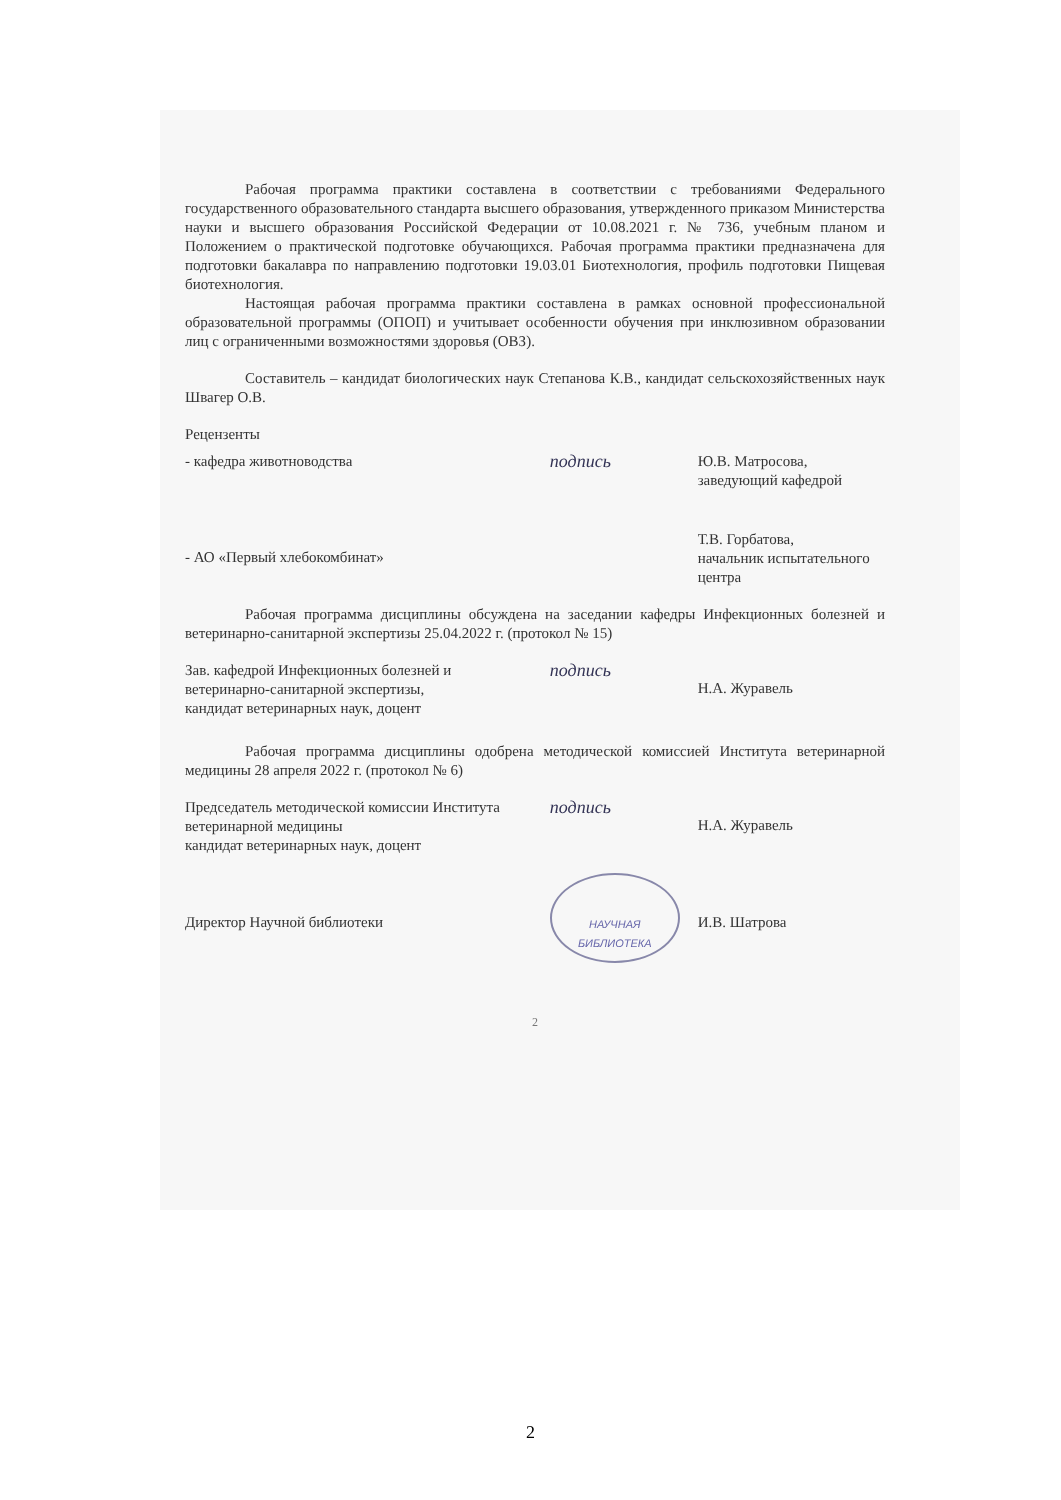Рабочая программа практики составлена в соответствии с требованиями Федерального государственного образовательного стандарта высшего образования, утвержденного приказом Министерства науки и высшего образования Российской Федерации от 10.08.2021 г. № 736, учебным планом и Положением о практической подготовке обучающихся. Рабочая программа практики предназначена для подготовки бакалавра по направлению подготовки 19.03.01 Биотехнология, профиль подготовки Пищевая биотехнология.
Настоящая рабочая программа практики составлена в рамках основной профессиональной образовательной программы (ОПОП) и учитывает особенности обучения при инклюзивном образовании лиц с ограниченными возможностями здоровья (ОВЗ).
Составитель – кандидат биологических наук Степанова К.В., кандидат сельскохозяйственных наук Швагер О.В.
Рецензенты
- кафедра животноводства
подпись
Ю.В. Матросова,
заведующий кафедрой
- АО «Первый хлебокомбинат»
Т.В. Горбатова,
начальник испытательного центра
Рабочая программа дисциплины обсуждена на заседании кафедры Инфекционных болезней и ветеринарно-санитарной экспертизы 25.04.2022 г. (протокол № 15)
Зав. кафедрой Инфекционных болезней и
ветеринарно-санитарной экспертизы,
кандидат ветеринарных наук, доцент
подпись
Н.А. Журавель
Рабочая программа дисциплины одобрена методической комиссией Института ветеринарной медицины 28 апреля 2022 г. (протокол № 6)
Председатель методической комиссии Института ветеринарной медицины
кандидат ветеринарных наук, доцент
подпись
Н.А. Журавель
Директор Научной библиотеки
НАУЧНАЯ
БИБЛИОТЕКА
И.В. Шатрова
2
2